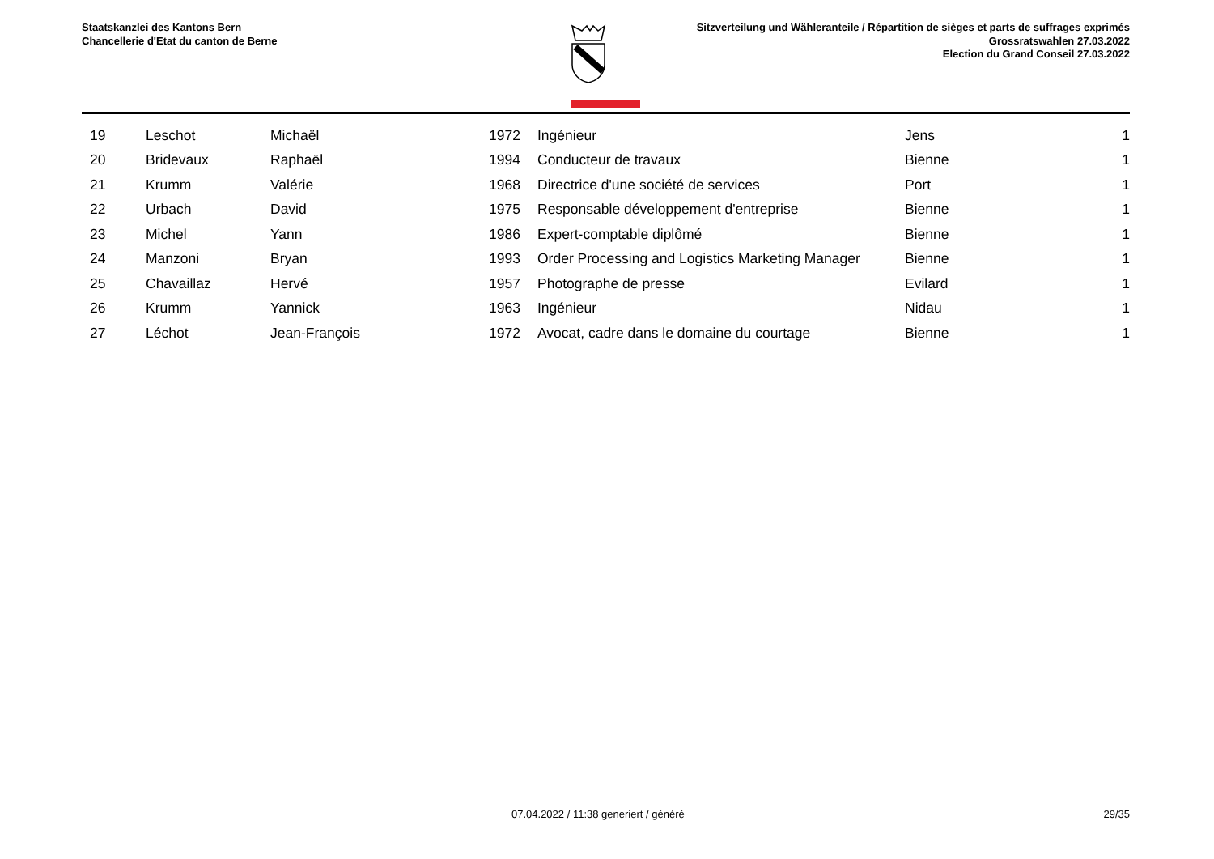Staatskanzlei des Kantons Bern
Chancellerie d'Etat du canton de Berne
Sitzverteilung und Wähleranteile / Répartition de sièges et parts de suffrages exprimés
Grossratswahlen 27.03.2022
Election du Grand Conseil 27.03.2022
| | 19 | Leschot | Michaël | 1972 | Ingénieur | Jens | 1 |
| | 20 | Bridevaux | Raphaël | 1994 | Conducteur de travaux | Bienne | 1 |
| | 21 | Krumm | Valérie | 1968 | Directrice d'une société de services | Port | 1 |
| | 22 | Urbach | David | 1975 | Responsable développement d'entreprise | Bienne | 1 |
| | 23 | Michel | Yann | 1986 | Expert-comptable diplômé | Bienne | 1 |
| | 24 | Manzoni | Bryan | 1993 | Order Processing and Logistics Marketing Manager | Bienne | 1 |
| | 25 | Chavaillaz | Hervé | 1957 | Photographe de presse | Evilard | 1 |
| | 26 | Krumm | Yannick | 1963 | Ingénieur | Nidau | 1 |
| | 27 | Léchot | Jean-François | 1972 | Avocat, cadre dans le domaine du courtage | Bienne | 1 |
07.04.2022 / 11:38 generiert / généré 29/35